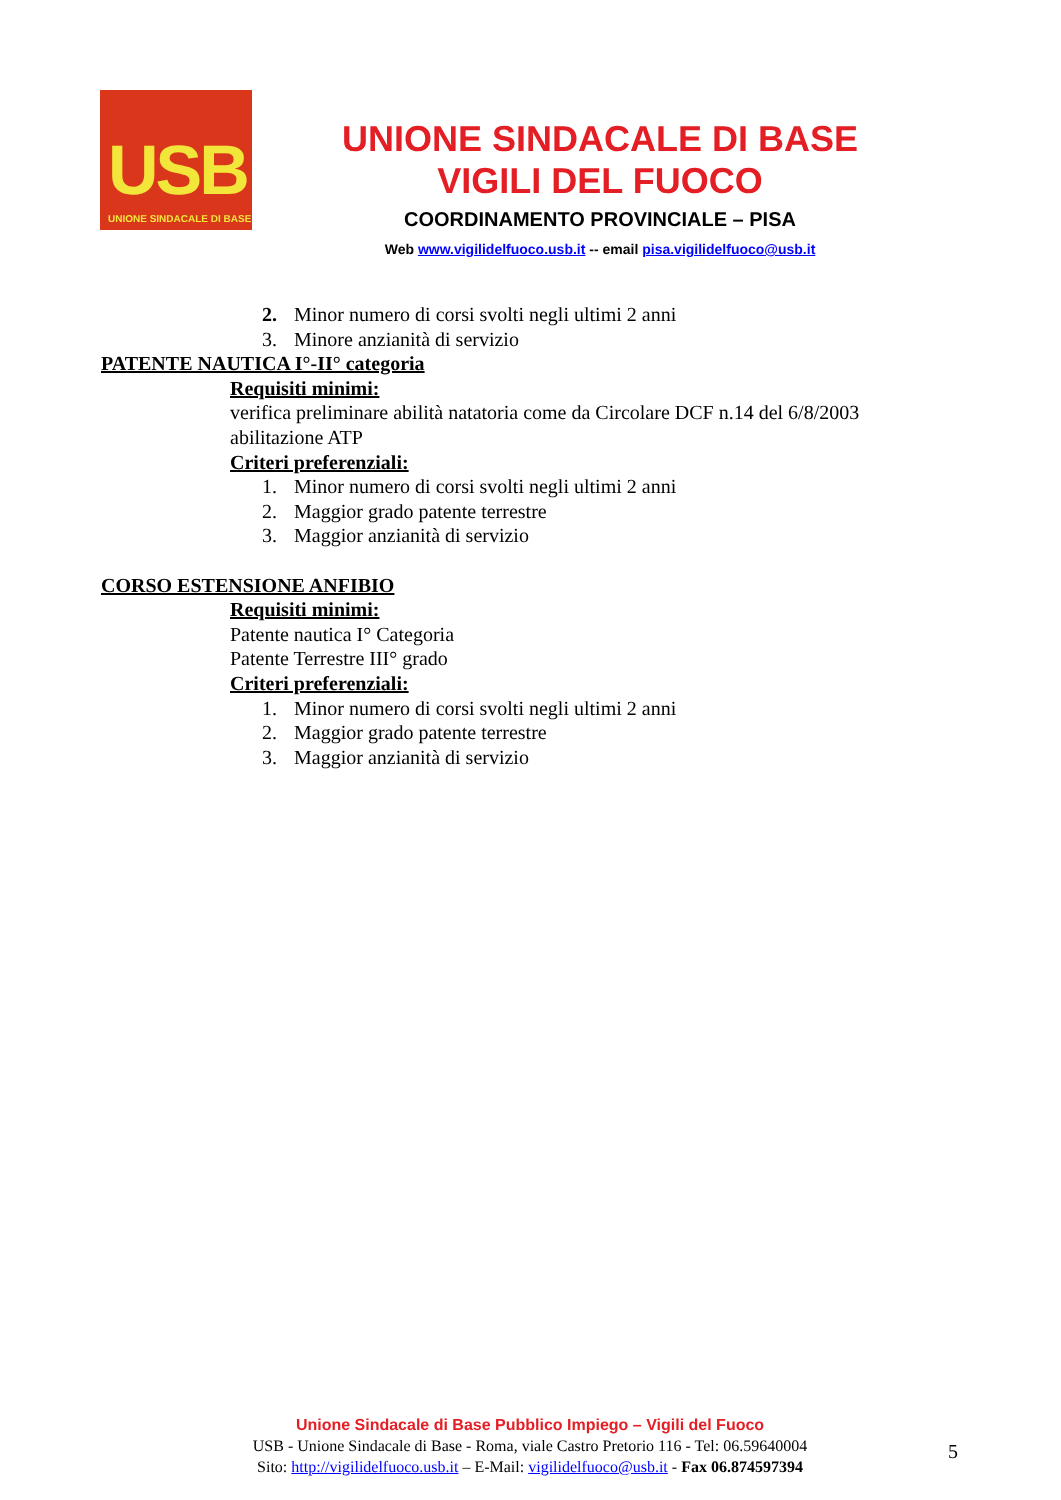USB
UNIONE SINDACALE DI BASE
UNIONE SINDACALE DI BASE
VIGILI DEL FUOCO
COORDINAMENTO PROVINCIALE – PISA
Web www.vigilidelfuoco.usb.it -- email pisa.vigilidelfuoco@usb.it
2. Minor numero di corsi svolti negli ultimi 2 anni
3. Minore anzianità di servizio
PATENTE NAUTICA I°-II° categoria
Requisiti minimi:
verifica preliminare abilità natatoria come da Circolare DCF n.14 del 6/8/2003
abilitazione ATP
Criteri preferenziali:
1. Minor numero di corsi svolti negli ultimi 2 anni
2. Maggior grado patente terrestre
3. Maggior anzianità di servizio
CORSO ESTENSIONE ANFIBIO
Requisiti minimi:
Patente nautica I° Categoria
Patente Terrestre III° grado
Criteri preferenziali:
1. Minor numero di corsi svolti negli ultimi 2 anni
2. Maggior grado patente terrestre
3. Maggior anzianità di servizio
Unione Sindacale di Base Pubblico Impiego – Vigili del Fuoco
USB - Unione Sindacale di Base - Roma, viale Castro Pretorio 116 - Tel: 06.59640004
Sito: http://vigilidelfuoco.usb.it – E-Mail: vigilidelfuoco@usb.it - Fax 06.874597394
5